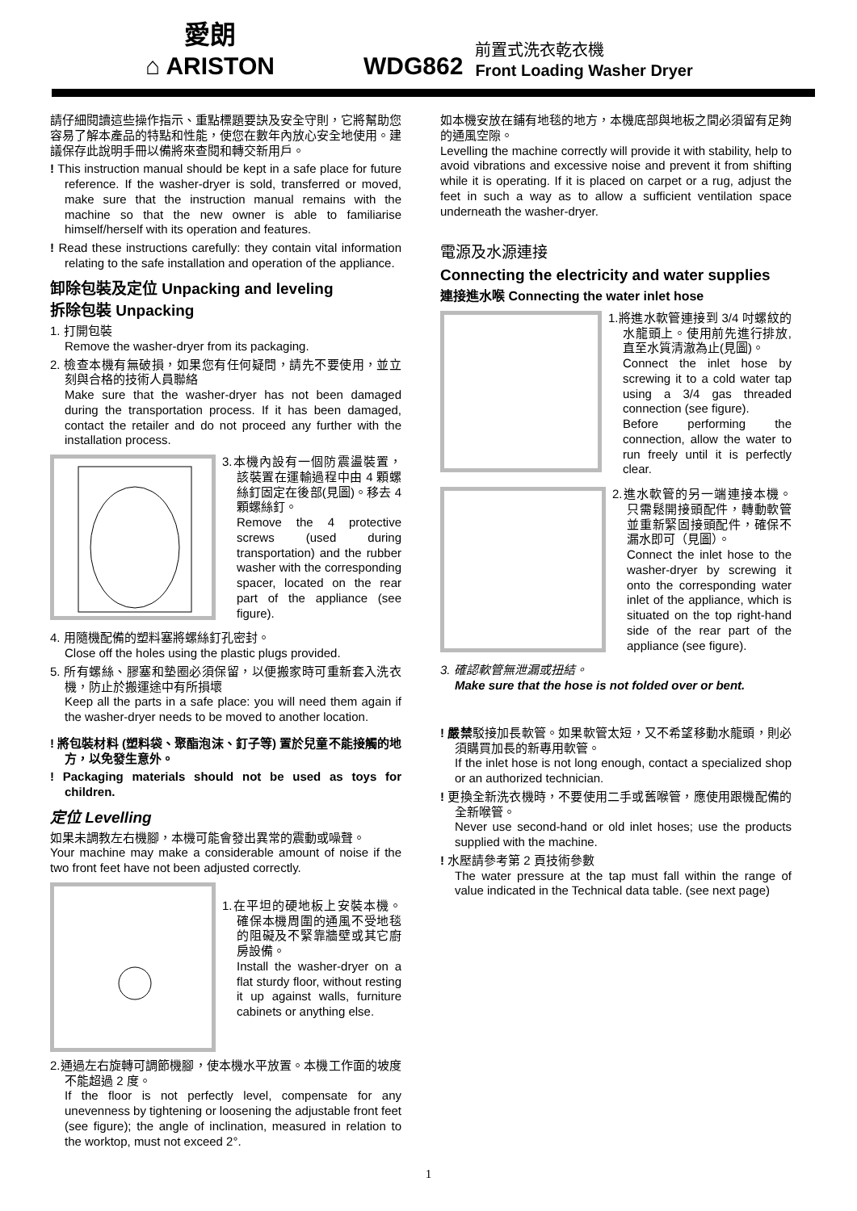愛朗
⌂ ARISTON
WDG862
前置式洗衣乾衣機
Front Loading Washer Dryer
請仔細閱讀這些操作指示、重點標題要訣及安全守則，它將幫助您容易了解本產品的特點和性能，使您在數年內放心安全地使用。建議保存此說明手冊以備將來查閱和轉交新用戶。
! This instruction manual should be kept in a safe place for future reference. If the washer-dryer is sold, transferred or moved, make sure that the instruction manual remains with the machine so that the new owner is able to familiarise himself/herself with its operation and features.
! Read these instructions carefully: they contain vital information relating to the safe installation and operation of the appliance.
卸除包裝及定位 Unpacking and leveling
拆除包裝 Unpacking
1. 打開包裝
Remove the washer-dryer from its packaging.
2. 檢查本機有無破損，如果您有任何疑問，請先不要使用，並立刻與合格的技術人員聯絡
Make sure that the washer-dryer has not been damaged during the transportation process. If it has been damaged, contact the retailer and do not proceed any further with the installation process.
3.本機內設有一個防震盪裝置，該裝置在運輸過程中由 4 顆螺絲釘固定在後部(見圖)。移去 4 顆螺絲釘。
Remove the 4 protective screws (used during transportation) and the rubber washer with the corresponding spacer, located on the rear part of the appliance (see figure).
4. 用隨機配備的塑料塞將螺絲釘孔密封。
Close off the holes using the plastic plugs provided.
5. 所有螺絲、膠塞和墊圈必須保留，以便搬家時可重新套入洗衣機，防止於搬運途中有所損壞
Keep all the parts in a safe place: you will need them again if the washer-dryer needs to be moved to another location.
! 將包裝材料 (塑料袋、聚酯泡沫、釘子等) 置於兒童不能接觸的地方，以免發生意外。
! Packaging materials should not be used as toys for children.
定位 Levelling
如果未調教左右機腳，本機可能會發出異常的震動或噪聲。
Your machine may make a considerable amount of noise if the two front feet have not been adjusted correctly.
1.在平坦的硬地板上安裝本機。確保本機周圍的通風不受地毯的阻礙及不緊靠牆壁或其它廚房設備。
Install the washer-dryer on a flat sturdy floor, without resting it up against walls, furniture cabinets or anything else.
2.通過左右旋轉可調節機腳，使本機水平放置。本機工作面的坡度不能超過 2 度。
If the floor is not perfectly level, compensate for any unevenness by tightening or loosening the adjustable front feet (see figure); the angle of inclination, measured in relation to the worktop, must not exceed 2°.
如本機安放在鋪有地毯的地方，本機底部與地板之間必須留有足夠的通風空隙。
Levelling the machine correctly will provide it with stability, help to avoid vibrations and excessive noise and prevent it from shifting while it is operating. If it is placed on carpet or a rug, adjust the feet in such a way as to allow a sufficient ventilation space underneath the washer-dryer.
電源及水源連接
Connecting the electricity and water supplies
連接進水喉 Connecting the water inlet hose
1.將進水軟管連接到 3/4 吋螺紋的水龍頭上。使用前先進行排放,直至水質清澈為止(見圖)。
Connect the inlet hose by screwing it to a cold water tap using a 3/4 gas threaded connection (see figure).
Before performing the connection, allow the water to run freely until it is perfectly clear.
2.進水軟管的另一端連接本機。只需鬆開接頭配件，轉動軟管並重新緊固接頭配件，確保不漏水即可（見圖）。
Connect the inlet hose to the washer-dryer by screwing it onto the corresponding water inlet of the appliance, which is situated on the top right-hand side of the rear part of the appliance (see figure).
3. 確認軟管無泄漏或扭結。
Make sure that the hose is not folded over or bent.
! 嚴禁駁接加長軟管。如果軟管太短，又不希望移動水龍頭，則必須購買加長的新專用軟管。
If the inlet hose is not long enough, contact a specialized shop or an authorized technician.
! 更換全新洗衣機時，不要使用二手或舊喉管，應使用跟機配備的全新喉管。
Never use second-hand or old inlet hoses; use the products supplied with the machine.
! 水壓請參考第 2 頁技術參數
The water pressure at the tap must fall within the range of value indicated in the Technical data table. (see next page)
1